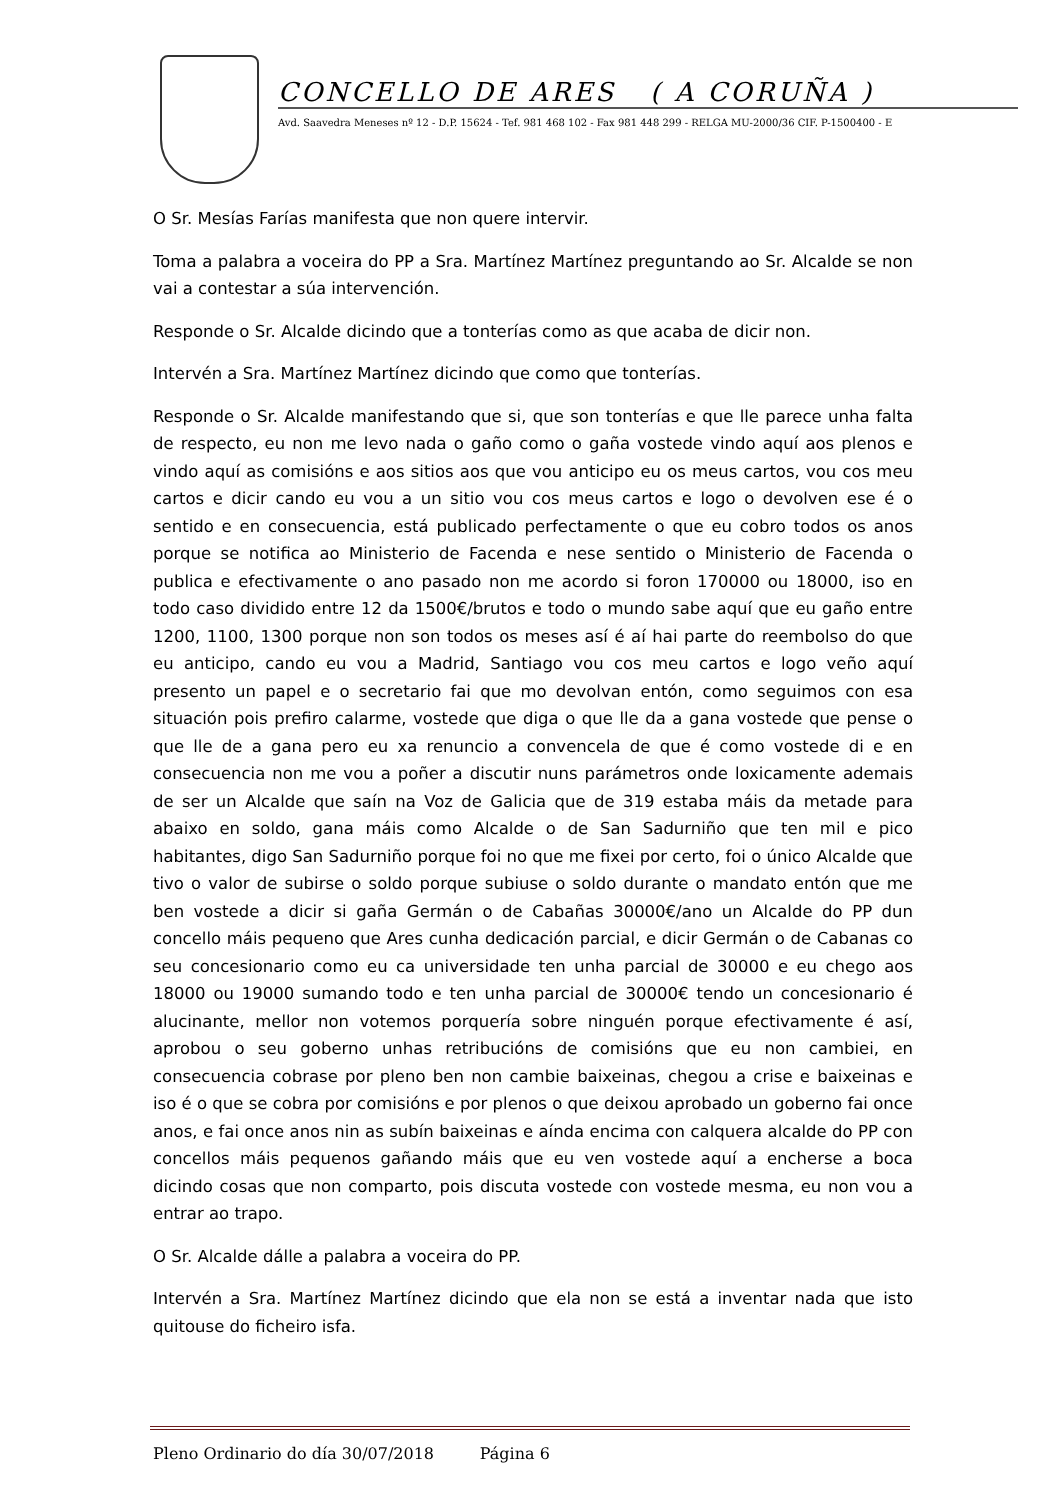CONCELLO DE ARES ( A CORUÑA )
Avd. Saavedra Meneses nº 12 - D.P. 15624 - Tef. 981 468 102 - Fax 981 448 299 - RELGA MU-2000/36 CIF. P-1500400 - E
O Sr. Mesías Farías manifesta que non quere intervir.
Toma a palabra a voceira do PP a Sra. Martínez Martínez preguntando ao Sr. Alcalde se non vai a contestar a súa intervención.
Responde o Sr. Alcalde dicindo que a tonterías como as que acaba de dicir non.
Intervén a Sra. Martínez Martínez dicindo que como que tonterías.
Responde o Sr. Alcalde manifestando que si, que son tonterías e que lle parece unha falta de respecto, eu non me levo nada o gaño como o gaña vostede vindo aquí aos plenos e vindo aquí as comisións e aos sitios aos que vou anticipo eu os meus cartos, vou cos meu cartos e dicir cando eu vou a un sitio vou cos meus cartos e logo o devolven ese é o sentido e en consecuencia, está publicado perfectamente o que eu cobro todos os anos porque se notifica ao Ministerio de Facenda e nese sentido o Ministerio de Facenda o publica e efectivamente o ano pasado non me acordo si foron 170000 ou 18000, iso en todo caso dividido entre 12 da 1500€/brutos e todo o mundo sabe aquí que eu gaño entre 1200, 1100, 1300 porque non son todos os meses así é aí hai parte do reembolso do que eu anticipo, cando eu vou a Madrid, Santiago vou cos meu cartos e logo veño aquí presento un papel e o secretario fai que mo devolvan entón, como seguimos con esa situación pois prefiro calarme, vostede que diga o que lle da a gana vostede que pense o que lle de a gana pero eu xa renuncio a convencela de que é como vostede di e en consecuencia non me vou a poñer a discutir nuns parámetros onde loxicamente ademais de ser un Alcalde que saín na Voz de Galicia que de 319 estaba máis da metade para abaixo en soldo, gana máis como Alcalde o de San Sadurniño que ten mil e pico habitantes, digo San Sadurniño porque foi no que me fixei por certo, foi o único Alcalde que tivo o valor de subirse o soldo porque subiuse o soldo durante o mandato entón que me ben vostede a dicir si gaña Germán o de Cabañas 30000€/ano un Alcalde do PP dun concello máis pequeno que Ares cunha dedicación parcial, e dicir Germán o de Cabanas co seu concesionario como eu ca universidade ten unha parcial de 30000 e eu chego aos 18000 ou 19000 sumando todo e ten unha parcial de 30000€ tendo un concesionario é alucinante, mellor non votemos porquería sobre ninguén porque efectivamente é así, aprobou o seu goberno unhas retribucións de comisións que eu non cambiei, en consecuencia cobrase por pleno ben non cambie baixeinas, chegou a crise e baixeinas e iso é o que se cobra por comisións e por plenos o que deixou aprobado un goberno fai once anos, e fai once anos nin as subín baixeinas e aínda encima con calquera alcalde do PP con concellos máis pequenos gañando máis que eu ven vostede aquí a encherse a boca dicindo cosas que non comparto, pois discuta vostede con vostede mesma, eu non vou a entrar ao trapo.
O Sr. Alcalde dálle a palabra a voceira do PP.
Intervén a Sra. Martínez Martínez dicindo que ela non se está a inventar nada que isto quitouse do ficheiro isfa.
Pleno Ordinario do día 30/07/2018 Página 6